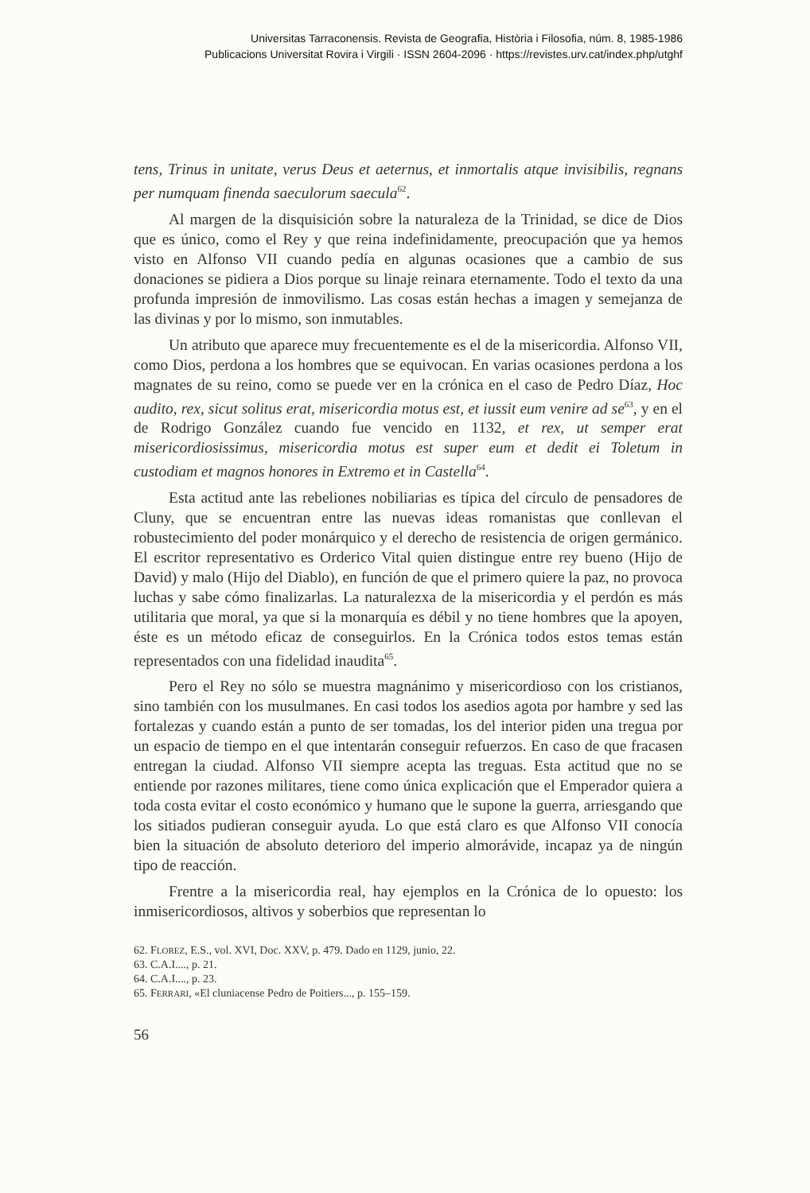Universitas Tarraconensis. Revista de Geografia, Història i Filosofia, núm. 8, 1985-1986
Publicacions Universitat Rovira i Virgili · ISSN 2604-2096 · https://revistes.urv.cat/index.php/utghf
tens, Trinus in unitate, verus Deus et aeternus, et inmortalis atque invisibilis, regnans per numquam finenda saeculorum saecula<sup>62</sup>.
Al margen de la disquisición sobre la naturaleza de la Trinidad, se dice de Dios que es único, como el Rey y que reina indefinidamente, preocupación que ya hemos visto en Alfonso VII cuando pedía en algunas ocasiones que a cambio de sus donaciones se pidiera a Dios porque su linaje reinara eternamente. Todo el texto da una profunda impresión de inmovilismo. Las cosas están hechas a imagen y semejanza de las divinas y por lo mismo, son inmutables.
Un atributo que aparece muy frecuentemente es el de la misericordia. Alfonso VII, como Dios, perdona a los hombres que se equivocan. En varias ocasiones perdona a los magnates de su reino, como se puede ver en la crónica en el caso de Pedro Díaz, Hoc audito, rex, sicut solitus erat, misericordia motus est, et iussit eum venire ad se<sup>63</sup>, y en el de Rodrigo González cuando fue vencido en 1132, et rex, ut semper erat misericordiosissimus, misericordia motus est super eum et dedit ei Toletum in custodiam et magnos honores in Extremo et in Castella<sup>64</sup>.
Esta actitud ante las rebeliones nobiliarias es típica del círculo de pensadores de Cluny, que se encuentran entre las nuevas ideas romanistas que conllevan el robustecimiento del poder monárquico y el derecho de resistencia de origen germánico. El escritor representativo es Orderico Vital quien distingue entre rey bueno (Hijo de David) y malo (Hijo del Diablo), en función de que el primero quiere la paz, no provoca luchas y sabe cómo finalizarlas. La naturalezxa de la misericordia y el perdón es más utilitaria que moral, ya que si la monarquía es débil y no tiene hombres que la apoyen, éste es un método eficaz de conseguirlos. En la Crónica todos estos temas están representados con una fidelidad inaudita<sup>65</sup>.
Pero el Rey no sólo se muestra magnánimo y misericordioso con los cristianos, sino también con los musulmanes. En casi todos los asedios agota por hambre y sed las fortalezas y cuando están a punto de ser tomadas, los del interior piden una tregua por un espacio de tiempo en el que intentarán conseguir refuerzos. En caso de que fracasen entregan la ciudad. Alfonso VII siempre acepta las treguas. Esta actitud que no se entiende por razones militares, tiene como única explicación que el Emperador quiera a toda costa evitar el costo económico y humano que le supone la guerra, arriesgando que los sitiados pudieran conseguir ayuda. Lo que está claro es que Alfonso VII conocía bien la situación de absoluto deterioro del imperio almorávide, incapaz ya de ningún tipo de reacción.
Frentre a la misericordia real, hay ejemplos en la Crónica de lo opuesto: los inmisericordiosos, altivos y soberbios que representan lo
62. FLOREZ, E.S., vol. XVI, Doc. XXV, p. 479. Dado en 1129, junio, 22.
63. C.A.I...., p. 21.
64. C.A.I...., p. 23.
65. FERRARI, «El cluniacense Pedro de Poitiers..., p. 155–159.
56